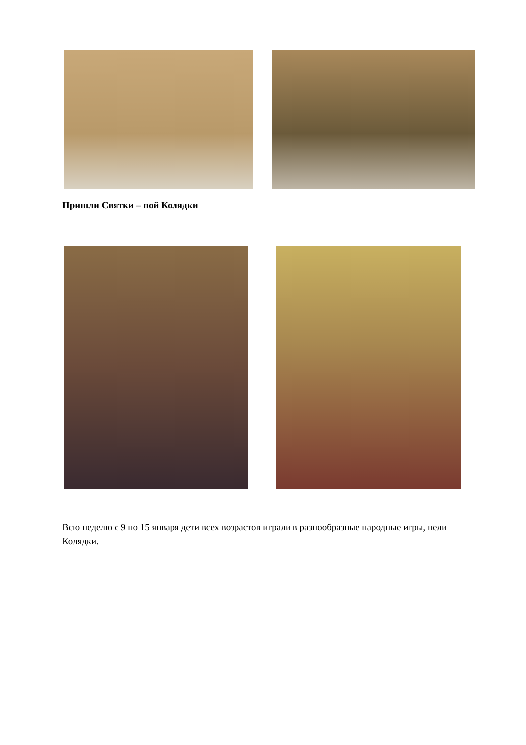Пришли Святки – пой Колядки
Всю неделю с 9 по 15 января дети всех возрастов играли в разнообразные народные игры, пели Колядки.